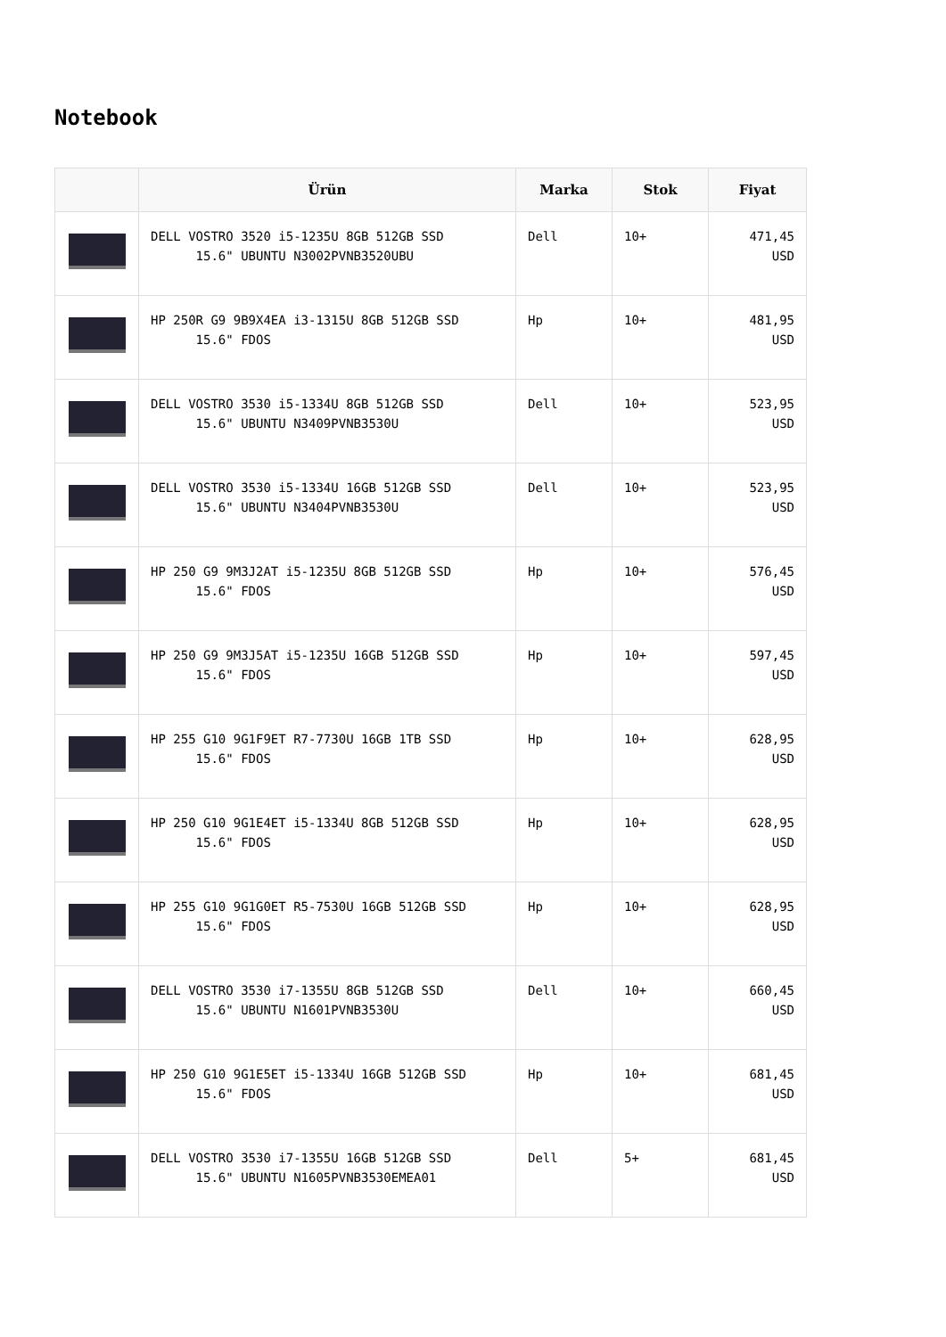Notebook
| | Ürün | Marka | Stok | Fiyat |
| --- | --- | --- | --- | --- |
| | DELL VOSTRO 3520 i5-1235U 8GB 512GB SSD 15.6" UBUNTU N3002PVNB3520UBU | Dell | 10+ | 471,45 USD |
| | HP 250R G9 9B9X4EA i3-1315U 8GB 512GB SSD 15.6" FDOS | Hp | 10+ | 481,95 USD |
| | DELL VOSTRO 3530 i5-1334U 8GB 512GB SSD 15.6" UBUNTU N3409PVNB3530U | Dell | 10+ | 523,95 USD |
| | DELL VOSTRO 3530 i5-1334U 16GB 512GB SSD 15.6" UBUNTU N3404PVNB3530U | Dell | 10+ | 523,95 USD |
| | HP 250 G9 9M3J2AT i5-1235U 8GB 512GB SSD 15.6" FDOS | Hp | 10+ | 576,45 USD |
| | HP 250 G9 9M3J5AT i5-1235U 16GB 512GB SSD 15.6" FDOS | Hp | 10+ | 597,45 USD |
| | HP 255 G10 9G1F9ET R7-7730U 16GB 1TB SSD 15.6" FDOS | Hp | 10+ | 628,95 USD |
| | HP 250 G10 9G1E4ET i5-1334U 8GB 512GB SSD 15.6" FDOS | Hp | 10+ | 628,95 USD |
| | HP 255 G10 9G1G0ET R5-7530U 16GB 512GB SSD 15.6" FDOS | Hp | 10+ | 628,95 USD |
| | DELL VOSTRO 3530 i7-1355U 8GB 512GB SSD 15.6" UBUNTU N1601PVNB3530U | Dell | 10+ | 660,45 USD |
| | HP 250 G10 9G1E5ET i5-1334U 16GB 512GB SSD 15.6" FDOS | Hp | 10+ | 681,45 USD |
| | DELL VOSTRO 3530 i7-1355U 16GB 512GB SSD 15.6" UBUNTU N1605PVNB3530EMEA01 | Dell | 5+ | 681,45 USD |